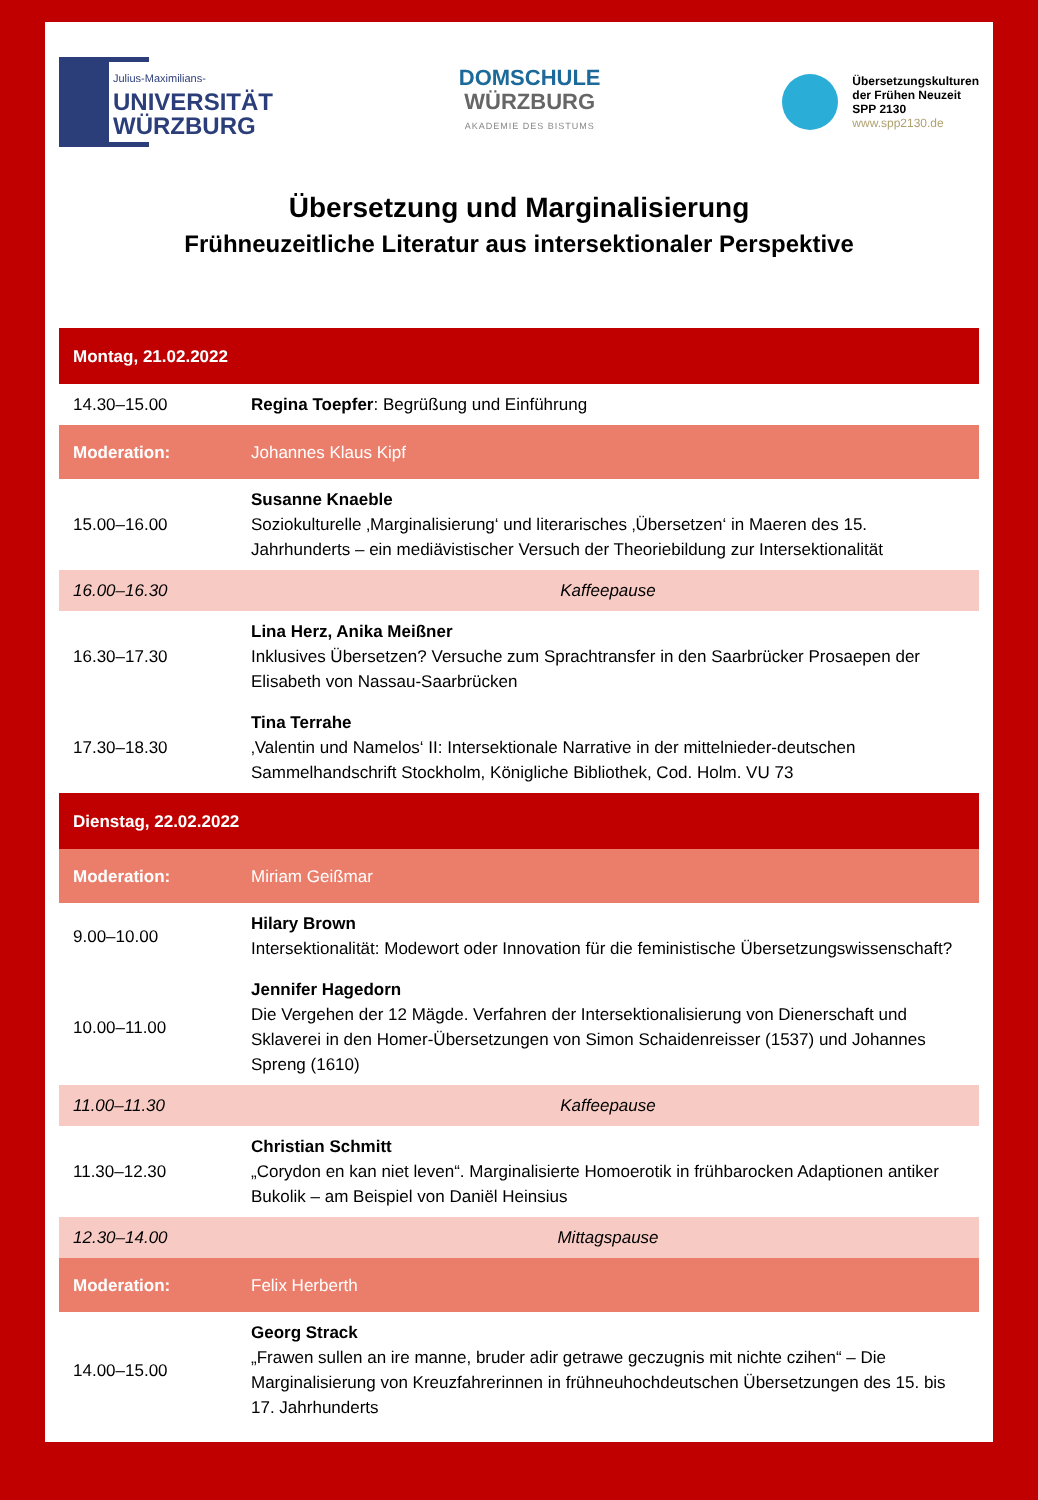Julius-Maximilians-
UNIVERSITÄT
WÜRZBURG
DOMSCHULE
WÜRZBURG
AKADEMIE DES BISTUMS
Übersetzungskulturen
der Frühen Neuzeit
SPP 2130
www.spp2130.de
Übersetzung und Marginalisierung
Frühneuzeitliche Literatur aus intersektionaler Perspektive
| Montag, 21.02.2022 | |
| 14.30–15.00 | Regina Toepfer : Begrüßung und Einführung |
| Moderation: | Johannes Klaus Kipf |
| 15.00–16.00 | Susanne Knaeble Soziokulturelle ‚Marginalisierung‘ und literarisches ‚Übersetzen‘ in Maeren des 15. Jahrhunderts – ein mediävistischer Versuch der Theoriebildung zur Intersektionalität |
| 16.00–16.30 | Kaffeepause |
| 16.30–17.30 | Lina Herz, Anika Meißner Inklusives Übersetzen? Versuche zum Sprachtransfer in den Saarbrücker Prosaepen der Elisabeth von Nassau-Saarbrücken |
| 17.30–18.30 | Tina Terrahe ‚Valentin und Namelos‘ II: Intersektionale Narrative in der mittelnieder-deutschen Sammelhandschrift Stockholm, Königliche Bibliothek, Cod. Holm. VU 73 |
| Dienstag, 22.02.2022 | |
| Moderation: | Miriam Geißmar |
| 9.00–10.00 | Hilary Brown Intersektionalität: Modewort oder Innovation für die feministische Übersetzungswissenschaft? |
| 10.00–11.00 | Jennifer Hagedorn Die Vergehen der 12 Mägde. Verfahren der Intersektionalisierung von Dienerschaft und Sklaverei in den Homer-Übersetzungen von Simon Schaidenreisser (1537) und Johannes Spreng (1610) |
| 11.00–11.30 | Kaffeepause |
| 11.30–12.30 | Christian Schmitt „Corydon en kan niet leven“. Marginalisierte Homoerotik in frühbarocken Adaptionen antiker Bukolik – am Beispiel von Daniël Heinsius |
| 12.30–14.00 | Mittagspause |
| Moderation: | Felix Herberth |
| 14.00–15.00 | Georg Strack „Frawen sullen an ire manne, bruder adir getrawe geczugnis mit nichte czihen“ – Die Marginalisierung von Kreuzfahrerinnen in frühneuhochdeutschen Übersetzungen des 15. bis 17. Jahrhunderts |